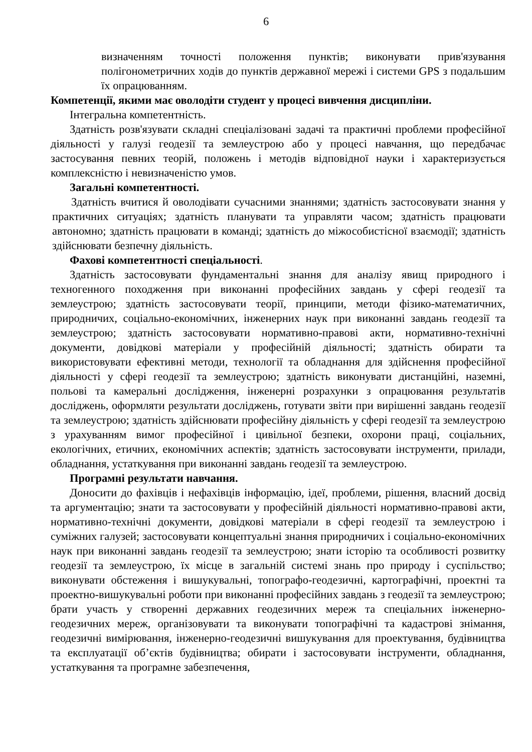6
визначенням точності положення пунктів; виконувати прив'язування полігонометричних ходів до пунктів державної мережі і системи GPS з подальшим їх опрацюванням.
Компетенції, якими має оволодіти студент у процесі вивчення дисципліни.
Інтегральна компетентність.
Здатність розв'язувати складні спеціалізовані задачі та практичні проблеми професійної діяльності у галузі геодезії та землеустрою або у процесі навчання, що передбачає застосування певних теорій, положень і методів відповідної науки і характеризується комплексністю і невизначеністю умов.
Загальні компетентності.
Здатність вчитися й оволодівати сучасними знаннями; здатність застосовувати знання у практичних ситуаціях; здатність планувати та управляти часом; здатність працювати автономно; здатність працювати в команді; здатність до міжособистісної взаємодії; здатність здійснювати безпечну діяльність.
Фахові компетентності спеціальності.
Здатність застосовувати фундаментальні знання для аналізу явищ природного і техногенного походження при виконанні професійних завдань у сфері геодезії та землеустрою; здатність застосовувати теорії, принципи, методи фізико-математичних, природничих, соціально-економічних, інженерних наук при виконанні завдань геодезії та землеустрою; здатність застосовувати нормативно-правові акти, нормативно-технічні документи, довідкові матеріали у професійній діяльності; здатність обирати та використовувати ефективні методи, технології та обладнання для здійснення професійної діяльності у сфері геодезії та землеустрою; здатність виконувати дистанційні, наземні, польові та камеральні дослідження, інженерні розрахунки з опрацювання результатів досліджень, оформляти результати досліджень, готувати звіти при вирішенні завдань геодезії та землеустрою; здатність здійснювати професійну діяльність у сфері геодезії та землеустрою з урахуванням вимог професійної і цивільної безпеки, охорони праці, соціальних, екологічних, етичних, економічних аспектів; здатність застосовувати інструменти, прилади, обладнання, устаткування при виконанні завдань геодезії та землеустрою.
Програмні результати навчання.
Доносити до фахівців і нефахівців інформацію, ідеї, проблеми, рішення, власний досвід та аргументацію; знати та застосовувати у професійній діяльності нормативно-правові акти, нормативно-технічні документи, довідкові матеріали в сфері геодезії та землеустрою і суміжних галузей; застосовувати концептуальні знання природничих і соціально-економічних наук при виконанні завдань геодезії та землеустрою; знати історію та особливості розвитку геодезії та землеустрою, їх місце в загальній системі знань про природу і суспільство; виконувати обстеження і вишукувальні, топографо-геодезичні, картографічні, проектні та проектно-вишукувальні роботи при виконанні професійних завдань з геодезії та землеустрою; брати участь у створенні державних геодезичних мереж та спеціальних інженерно-геодезичних мереж, організовувати та виконувати топографічні та кадастрові знімання, геодезичні вимірювання, інженерно-геодезичні вишукування для проектування, будівництва та експлуатації об’єктів будівництва; обирати і застосовувати інструменти, обладнання, устаткування та програмне забезпечення,